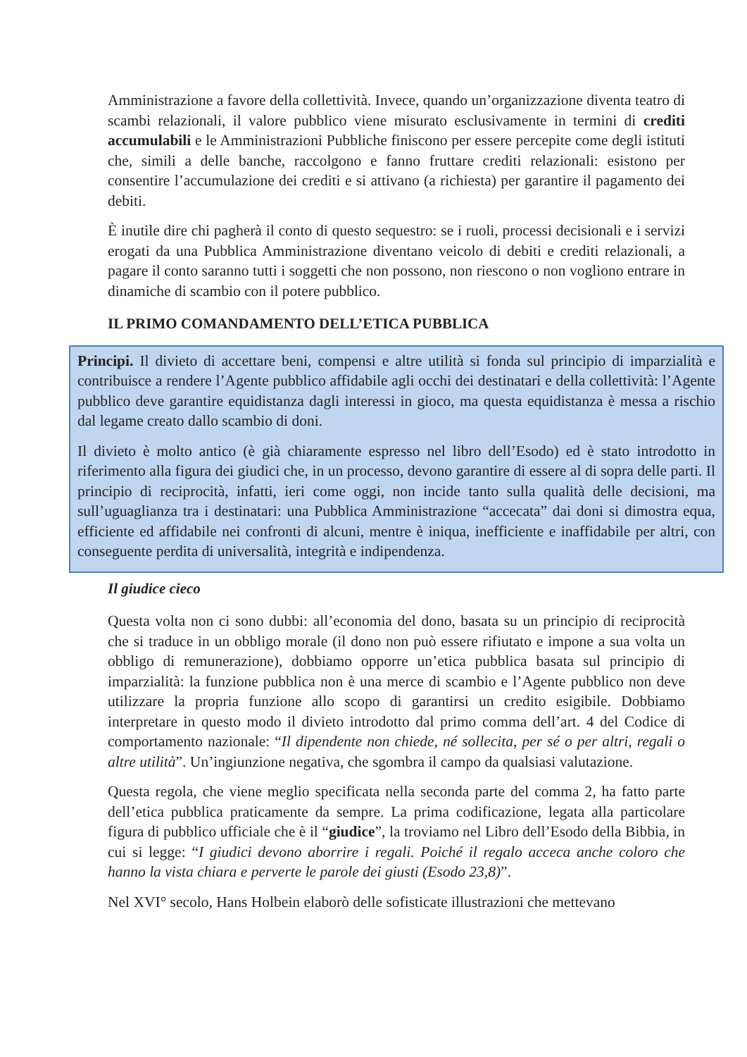Amministrazione a favore della collettività. Invece, quando un’organizzazione diventa teatro di scambi relazionali, il valore pubblico viene misurato esclusivamente in termini di crediti accumulabili e le Amministrazioni Pubbliche finiscono per essere percepite come degli istituti che, simili a delle banche, raccolgono e fanno fruttare crediti relazionali: esistono per consentire l’accumulazione dei crediti e si attivano (a richiesta) per garantire il pagamento dei debiti.
È inutile dire chi pagherà il conto di questo sequestro: se i ruoli, processi decisionali e i servizi erogati da una Pubblica Amministrazione diventano veicolo di debiti e crediti relazionali, a pagare il conto saranno tutti i soggetti che non possono, non riescono o non vogliono entrare in dinamiche di scambio con il potere pubblico.
IL PRIMO COMANDAMENTO DELL’ETICA PUBBLICA
Principi. Il divieto di accettare beni, compensi e altre utilità si fonda sul principio di imparzialità e contribuisce a rendere l’Agente pubblico affidabile agli occhi dei destinatari e della collettività: l’Agente pubblico deve garantire equidistanza dagli interessi in gioco, ma questa equidistanza è messa a rischio dal legame creato dallo scambio di doni.
Il divieto è molto antico (è già chiaramente espresso nel libro dell’Esodo) ed è stato introdotto in riferimento alla figura dei giudici che, in un processo, devono garantire di essere al di sopra delle parti. Il principio di reciprocità, infatti, ieri come oggi, non incide tanto sulla qualità delle decisioni, ma sull’uguaglianza tra i destinatari: una Pubblica Amministrazione “accecata” dai doni si dimostra equa, efficiente ed affidabile nei confronti di alcuni, mentre è iniqua, inefficiente e inaffidabile per altri, con conseguente perdita di universalità, integrità e indipendenza.
Il giudice cieco
Questa volta non ci sono dubbi: all’economia del dono, basata su un principio di reciprocità che si traduce in un obbligo morale (il dono non può essere rifiutato e impone a sua volta un obbligo di remunerazione), dobbiamo opporre un’etica pubblica basata sul principio di imparzialità: la funzione pubblica non è una merce di scambio e l’Agente pubblico non deve utilizzare la propria funzione allo scopo di garantirsi un credito esigibile. Dobbiamo interpretare in questo modo il divieto introdotto dal primo comma dell’art. 4 del Codice di comportamento nazionale: “Il dipendente non chiede, né sollecita, per sé o per altri, regali o altre utilità”. Un’ingiunzione negativa, che sgombra il campo da qualsiasi valutazione.
Questa regola, che viene meglio specificata nella seconda parte del comma 2, ha fatto parte dell’etica pubblica praticamente da sempre. La prima codificazione, legata alla particolare figura di pubblico ufficiale che è il “giudice”, la troviamo nel Libro dell’Esodo della Bibbia, in cui si legge: “I giudici devono aborrire i regali. Poiché il regalo acceca anche coloro che hanno la vista chiara e perverte le parole dei giusti (Esodo 23,8)”.
Nel XVI° secolo, Hans Holbein elaborò delle sofisticate illustrazioni che mettevano